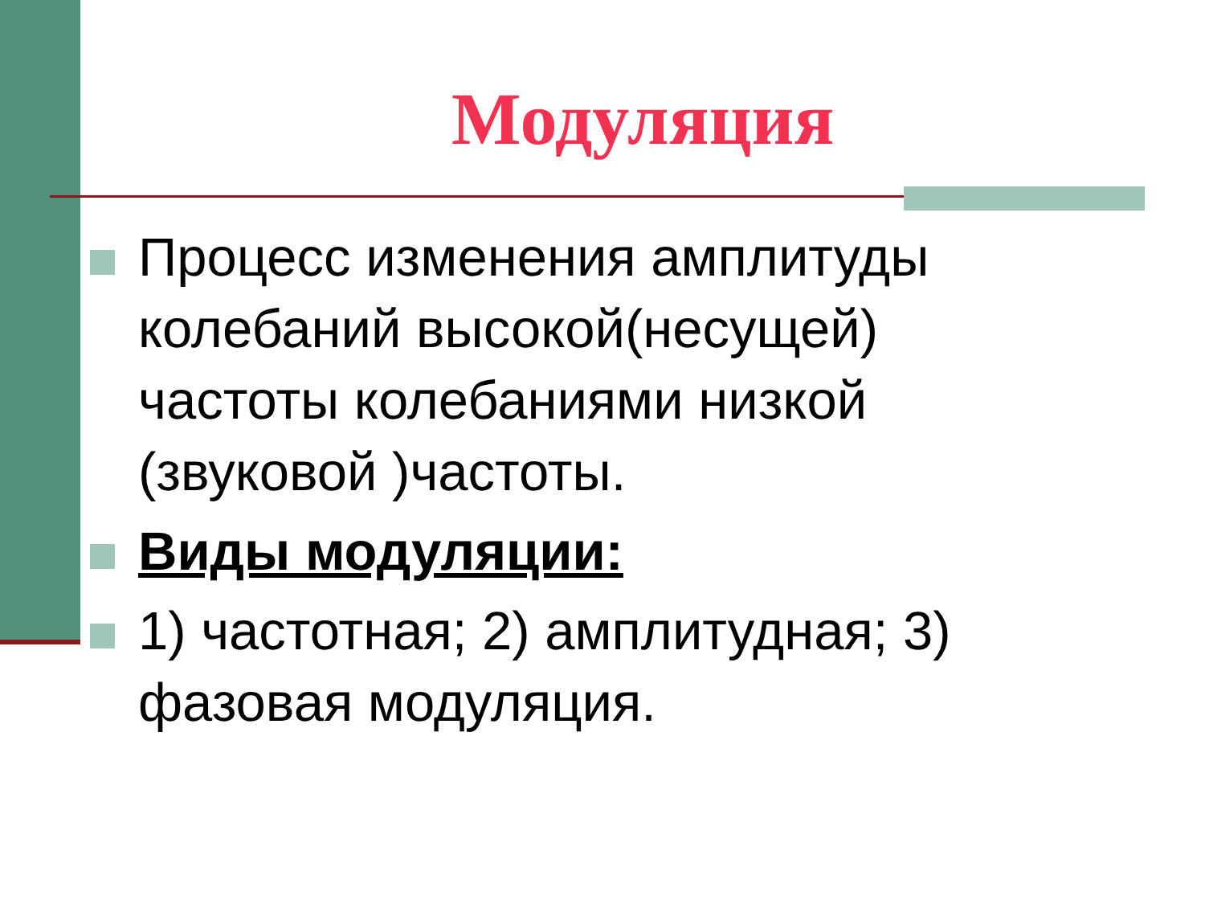Модуляция
Процесс изменения амплитуды колебаний высокой(несущей) частоты колебаниями низкой (звуковой )частоты.
Виды модуляции:
1) частотная; 2) амплитудная; 3) фазовая модуляция.